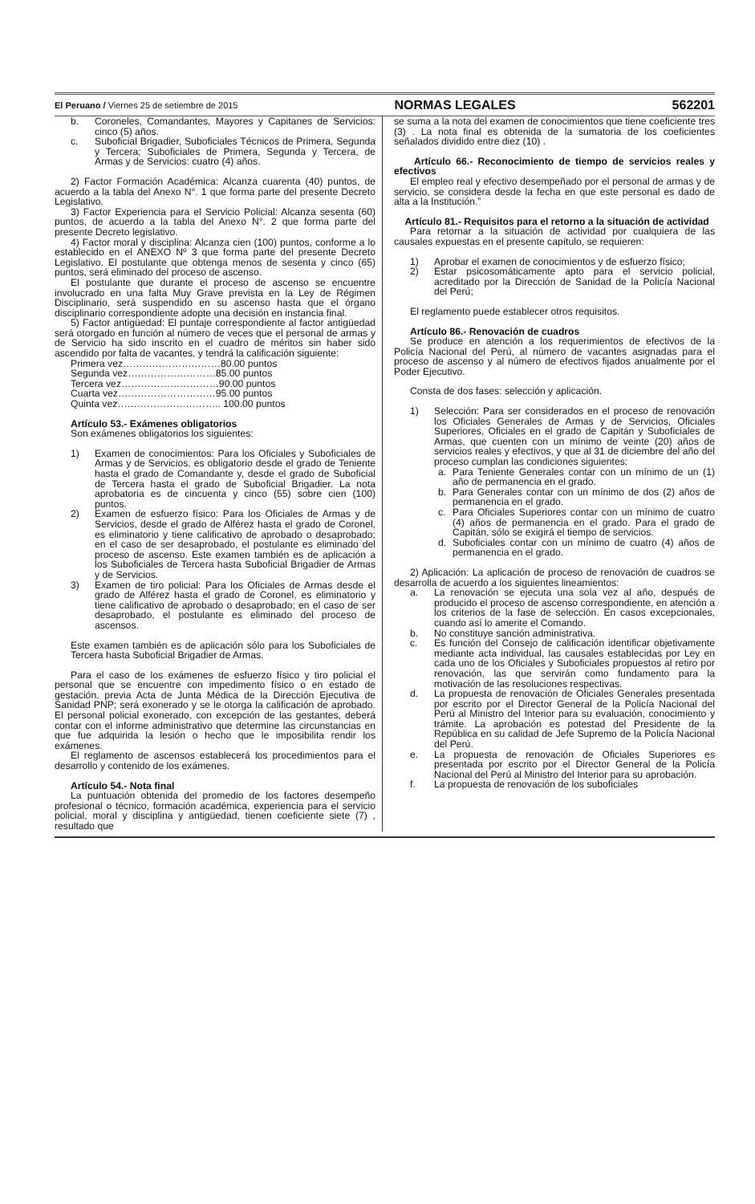El Peruano / Viernes 25 de setiembre de 2015 NORMAS LEGALES 562201
b. Coroneles, Comandantes, Mayores y Capitanes de Servicios: cinco (5) años.
c. Suboficial Brigadier, Suboficiales Técnicos de Primera, Segunda y Tercera; Suboficiales de Primera, Segunda y Tercera, de Armas y de Servicios: cuatro (4) años.
2) Factor Formación Académica: Alcanza cuarenta (40) puntos, de acuerdo a la tabla del Anexo N°. 1 que forma parte del presente Decreto Legislativo.
3) Factor Experiencia para el Servicio Policial: Alcanza sesenta (60) puntos, de acuerdo a la tabla del Anexo N°. 2 que forma parte del presente Decreto legislativo.
4) Factor moral y disciplina: Alcanza cien (100) puntos, conforme a lo establecido en el ANEXO Nº 3 que forma parte del presente Decreto Legislativo. El postulante que obtenga menos de sesenta y cinco (65) puntos, será eliminado del proceso de ascenso.
El postulante que durante el proceso de ascenso se encuentre involucrado en una falta Muy Grave prevista en la Ley de Régimen Disciplinario, será suspendido en su ascenso hasta que el órgano disciplinario correspondiente adopte una decisión en instancia final.
5) Factor antigüedad: El puntaje correspondiente al factor antigüedad será otorgado en función al número de veces que el personal de armas y de Servicio ha sido inscrito en el cuadro de méritos sin haber sido ascendido por falta de vacantes, y tendrá la calificación siguiente:
Primera vez…………………………80.00 puntos
Segunda vez………………………85.00 puntos
Tercera vez…………………………90.00 puntos
Cuarta vez…………………………95.00 puntos
Quinta vez………………………….. 100.00 puntos
Artículo 53.- Exámenes obligatorios
Son exámenes obligatorios los siguientes:
1) Examen de conocimientos: Para los Oficiales y Suboficiales de Armas y de Servicios, es obligatorio desde el grado de Teniente hasta el grado de Comandante y, desde el grado de Suboficial de Tercera hasta el grado de Suboficial Brigadier. La nota aprobatoria es de cincuenta y cinco (55) sobre cien (100) puntos.
2) Examen de esfuerzo físico: Para los Oficiales de Armas y de Servicios, desde el grado de Alférez hasta el grado de Coronel, es eliminatorio y tiene calificativo de aprobado o desaprobado; en el caso de ser desaprobado, el postulante es eliminado del proceso de ascenso. Este examen también es de aplicación a los Suboficiales de Tercera hasta Suboficial Brigadier de Armas y de Servicios.
3) Examen de tiro policial: Para los Oficiales de Armas desde el grado de Alférez hasta el grado de Coronel, es eliminatorio y tiene calificativo de aprobado o desaprobado; en el caso de ser desaprobado, el postulante es eliminado del proceso de ascensos.
Este examen también es de aplicación sólo para los Suboficiales de Tercera hasta Suboficial Brigadier de Armas.
Para el caso de los exámenes de esfuerzo físico y tiro policial el personal que se encuentre con impedimento físico o en estado de gestación, previa Acta de Junta Médica de la Dirección Ejecutiva de Sanidad PNP; será exonerado y se le otorga la calificación de aprobado. El personal policial exonerado, con excepción de las gestantes, deberá contar con el informe administrativo que determine las circunstancias en que fue adquirida la lesión o hecho que le imposibilita rendir los exámenes.
El reglamento de ascensos establecerá los procedimientos para el desarrollo y contenido de los exámenes.
Artículo 54.- Nota final
La puntuación obtenida del promedio de los factores desempeño profesional o técnico, formación académica, experiencia para el servicio policial, moral y disciplina y antigüedad, tienen coeficiente siete (7) , resultado que
se suma a la nota del examen de conocimientos que tiene coeficiente tres (3) . La nota final es obtenida de la sumatoria de los coeficientes señalados dividido entre diez (10) .
Artículo 66.- Reconocimiento de tiempo de servicios reales y efectivos
El empleo real y efectivo desempeñado por el personal de armas y de servicio, se considera desde la fecha en que este personal es dado de alta a la Institución.”
Artículo 81.- Requisitos para el retorno a la situación de actividad
Para retornar a la situación de actividad por cualquiera de las causales expuestas en el presente capítulo, se requieren:
1) Aprobar el examen de conocimientos y de esfuerzo físico;
2) Estar psicosomáticamente apto para el servicio policial, acreditado por la Dirección de Sanidad de la Policía Nacional del Perú;
El reglamento puede establecer otros requisitos.
Artículo 86.- Renovación de cuadros
Se produce en atención a los requerimientos de efectivos de la Policía Nacional del Perú, al número de vacantes asignadas para el proceso de ascenso y al número de efectivos fijados anualmente por el Poder Ejecutivo.
Consta de dos fases: selección y aplicación.
1) Selección: Para ser considerados en el proceso de renovación los Oficiales Generales de Armas y de Servicios, Oficiales Superiores, Oficiales en el grado de Capitán y Suboficiales de Armas, que cuenten con un mínimo de veinte (20) años de servicios reales y efectivos, y que al 31 de diciembre del año del proceso cumplan las condiciones siguientes:
a. Para Teniente Generales contar con un mínimo de un (1) año de permanencia en el grado.
b. Para Generales contar con un mínimo de dos (2) años de permanencia en el grado.
c. Para Oficiales Superiores contar con un mínimo de cuatro (4) años de permanencia en el grado. Para el grado de Capitán, sólo se exigirá el tiempo de servicios.
d. Suboficiales contar con un mínimo de cuatro (4) años de permanencia en el grado.
2) Aplicación: La aplicación de proceso de renovación de cuadros se desarrolla de acuerdo a los siguientes lineamientos:
a. La renovación se ejecuta una sola vez al año, después de producido el proceso de ascenso correspondiente, en atención a los criterios de la fase de selección. En casos excepcionales, cuando así lo amerite el Comando.
b. No constituye sanción administrativa.
c. Es función del Consejo de calificación identificar objetivamente mediante acta individual, las causales establecidas por Ley en cada uno de los Oficiales y Suboficiales propuestos al retiro por renovación, las que servirán como fundamento para la motivación de las resoluciones respectivas.
d. La propuesta de renovación de Oficiales Generales presentada por escrito por el Director General de la Policía Nacional del Perú al Ministro del Interior para su evaluación, conocimiento y trámite. La aprobación es potestad del Presidente de la República en su calidad de Jefe Supremo de la Policía Nacional del Perú.
e. La propuesta de renovación de Oficiales Superiores es presentada por escrito por el Director General de la Policía Nacional del Perú al Ministro del Interior para su aprobación.
f. La propuesta de renovación de los suboficiales